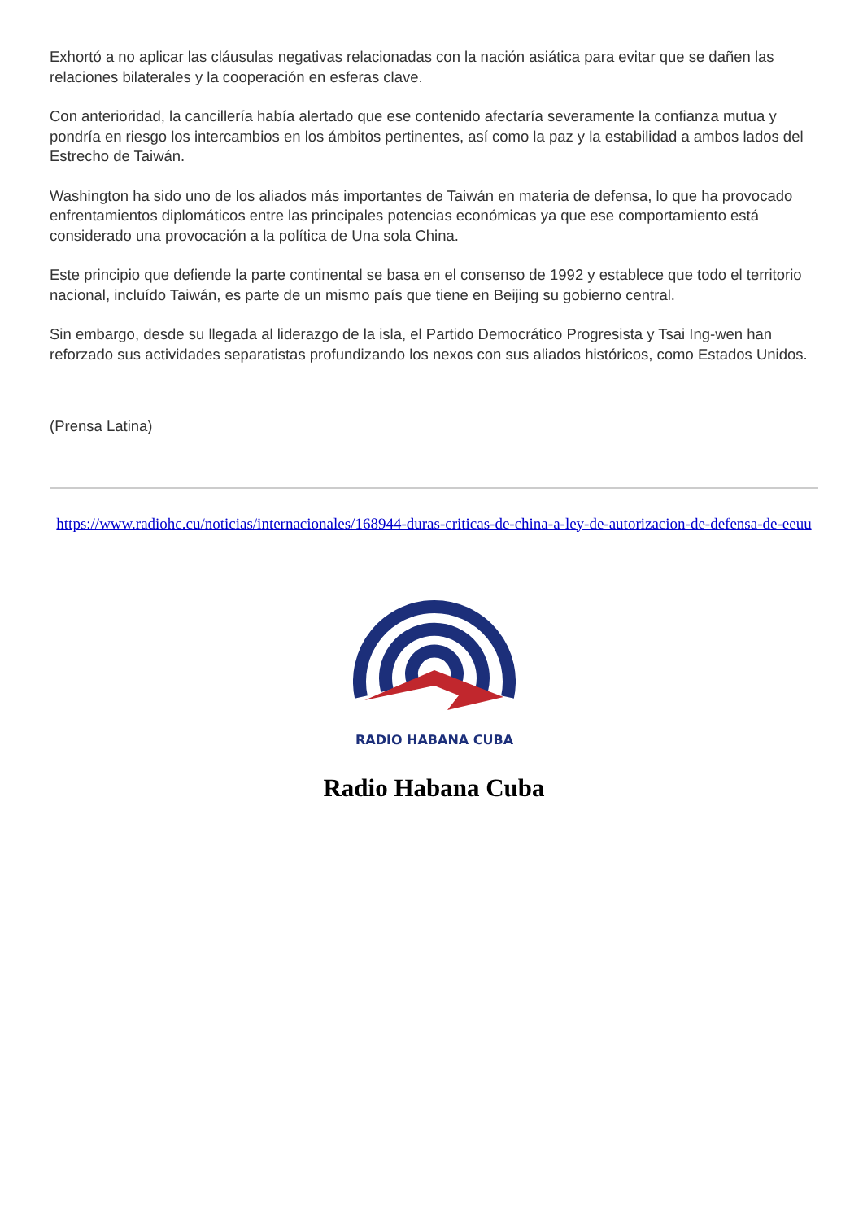Exhortó a no aplicar las cláusulas negativas relacionadas con la nación asiática para evitar que se dañen las relaciones bilaterales y la cooperación en esferas clave.
Con anterioridad, la cancillería había alertado que ese contenido afectaría severamente la confianza mutua y pondría en riesgo los intercambios en los ámbitos pertinentes, así como la paz y la estabilidad a ambos lados del Estrecho de Taiwán.
Washington ha sido uno de los aliados más importantes de Taiwán en materia de defensa, lo que ha provocado enfrentamientos diplomáticos entre las principales potencias económicas ya que ese comportamiento está considerado una provocación a la política de Una sola China.
Este principio que defiende la parte continental se basa en el consenso de 1992 y establece que todo el territorio nacional, incluído Taiwán, es parte de un mismo país que tiene en Beijing su gobierno central.
Sin embargo, desde su llegada al liderazgo de la isla, el Partido Democrático Progresista y Tsai Ing-wen han reforzado sus actividades separatistas profundizando los nexos con sus aliados históricos, como Estados Unidos.
(Prensa Latina)
https://www.radiohc.cu/noticias/internacionales/168944-duras-criticas-de-china-a-ley-de-autorizacion-de-defensa-de-eeuu
RADIO HABANA CUBA
Radio Habana Cuba